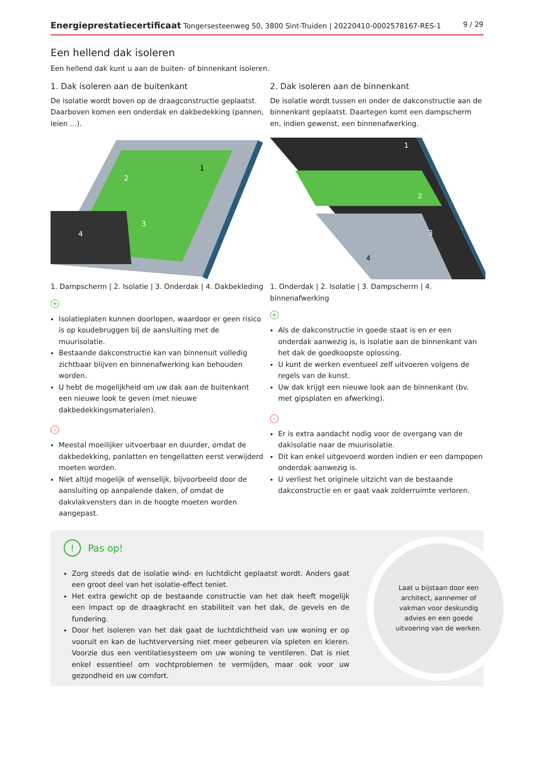Energieprestatiecertificaat Tongersesteenweg 50, 3800 Sint-Truiden | 20220410-0002578167-RES-1 9 / 29
Een hellend dak isoleren
Een hellend dak kunt u aan de buiten- of binnenkant isoleren.
1. Dak isoleren aan de buitenkant
De isolatie wordt boven op de draagconstructie geplaatst. Daarboven komen een onderdak en dakbedekking (pannen, leien ...).
2
1
3
4
1. Dampscherm | 2. Isolatie | 3. Onderdak | 4. Dakbekleding
+
Isolatieplaten kunnen doorlopen, waardoor er geen risico is op koudebruggen bij de aansluiting met de muurisolatie.
Bestaande dakconstructie kan van binnenuit volledig zichtbaar blijven en binnenafwerking kan behouden worden.
U hebt de mogelijkheid om uw dak aan de buitenkant een nieuwe look te geven (met nieuwe dakbedekkingsmaterialen).
-
Meestal moeilijker uitvoerbaar en duurder, omdat de dakbedekking, panlatten en tengellatten eerst verwijderd moeten worden.
Niet altijd mogelijk of wenselijk, bijvoorbeeld door de aansluiting op aanpalende daken, of omdat de dakvlakvensters dan in de hoogte moeten worden aangepast.
2. Dak isoleren aan de binnenkant
De isolatie wordt tussen en onder de dakconstructie aan de binnenkant geplaatst. Daartegen komt een dampscherm en, indien gewenst, een binnenafwerking.
1
2
3
4
1. Onderdak | 2. Isolatie | 3. Dampscherm | 4. binnenafwerking
+
Als de dakconstructie in goede staat is en er een onderdak aanwezig is, is isolatie aan de binnenkant van het dak de goedkoopste oplossing.
U kunt de werken eventueel zelf uitvoeren volgens de regels van de kunst.
Uw dak krijgt een nieuwe look aan de binnenkant (bv. met gipsplaten en afwerking).
-
Er is extra aandacht nodig voor de overgang van de dakisolatie naar de muurisolatie.
Dit kan enkel uitgevoerd worden indien er een dampopen onderdak aanwezig is.
U verliest het originele uitzicht van de bestaande dakconstructie en er gaat vaak zolderruimte verloren.
! Pas op!
Zorg steeds dat de isolatie wind- en luchtdicht geplaatst wordt. Anders gaat een groot deel van het isolatie-effect teniet.
Het extra gewicht op de bestaande constructie van het dak heeft mogelijk een impact op de draagkracht en stabiliteit van het dak, de gevels en de fundering.
Door het isoleren van het dak gaat de luchtdichtheid van uw woning er op vooruit en kan de luchtverversing niet meer gebeuren via spleten en kieren. Voorzie dus een ventilatiesysteem om uw woning te ventileren. Dat is niet enkel essentieel om vochtproblemen te vermijden, maar ook voor uw gezondheid en uw comfort.
Laat u bijstaan door een architect, aannemer of vakman voor deskundig advies en een goede uitvoering van de werken.